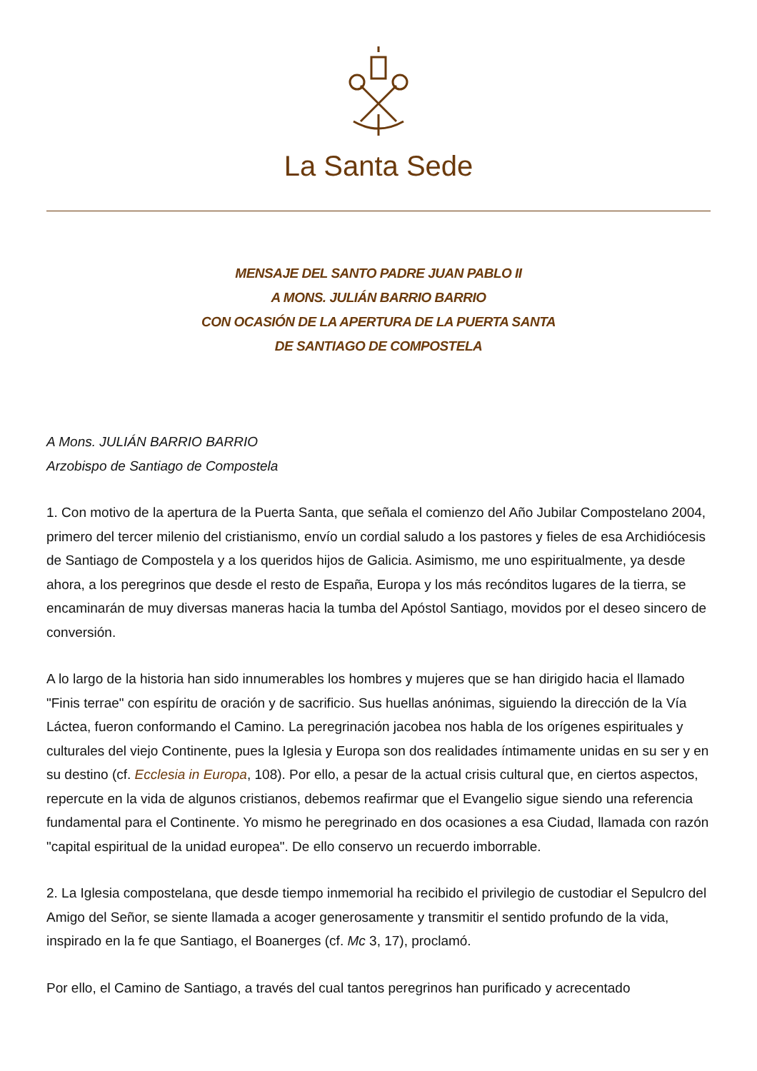La Santa Sede
MENSAJE DEL SANTO PADRE JUAN PABLO II
A MONS. JULIÁN BARRIO BARRIO
CON OCASIÓN DE LA APERTURA DE LA PUERTA SANTA
DE SANTIAGO DE COMPOSTELA
A Mons. JULIÁN BARRIO BARRIO
Arzobispo de Santiago de Compostela
1. Con motivo de la apertura de la Puerta Santa, que señala el comienzo del Año Jubilar Compostelano 2004, primero del tercer milenio del cristianismo, envío un cordial saludo a los pastores y fieles de esa Archidiócesis de Santiago de Compostela y a los queridos hijos de Galicia. Asimismo, me uno espiritualmente, ya desde ahora, a los peregrinos que desde el resto de España, Europa y los más recónditos lugares de la tierra, se encaminarán de muy diversas maneras hacia la tumba del Apóstol Santiago, movidos por el deseo sincero de conversión.
A lo largo de la historia han sido innumerables los hombres y mujeres que se han dirigido hacia el llamado "Finis terrae" con espíritu de oración y de sacrificio. Sus huellas anónimas, siguiendo la dirección de la Vía Láctea, fueron conformando el Camino. La peregrinación jacobea nos habla de los orígenes espirituales y culturales del viejo Continente, pues la Iglesia y Europa son dos realidades íntimamente unidas en su ser y en su destino (cf. Ecclesia in Europa, 108). Por ello, a pesar de la actual crisis cultural que, en ciertos aspectos, repercute en la vida de algunos cristianos, debemos reafirmar que el Evangelio sigue siendo una referencia fundamental para el Continente. Yo mismo he peregrinado en dos ocasiones a esa Ciudad, llamada con razón "capital espiritual de la unidad europea". De ello conservo un recuerdo imborrable.
2. La Iglesia compostelana, que desde tiempo inmemorial ha recibido el privilegio de custodiar el Sepulcro del Amigo del Señor, se siente llamada a acoger generosamente y transmitir el sentido profundo de la vida, inspirado en la fe que Santiago, el Boanerges (cf. Mc 3, 17), proclamó.
Por ello, el Camino de Santiago, a través del cual tantos peregrinos han purificado y acrecentado